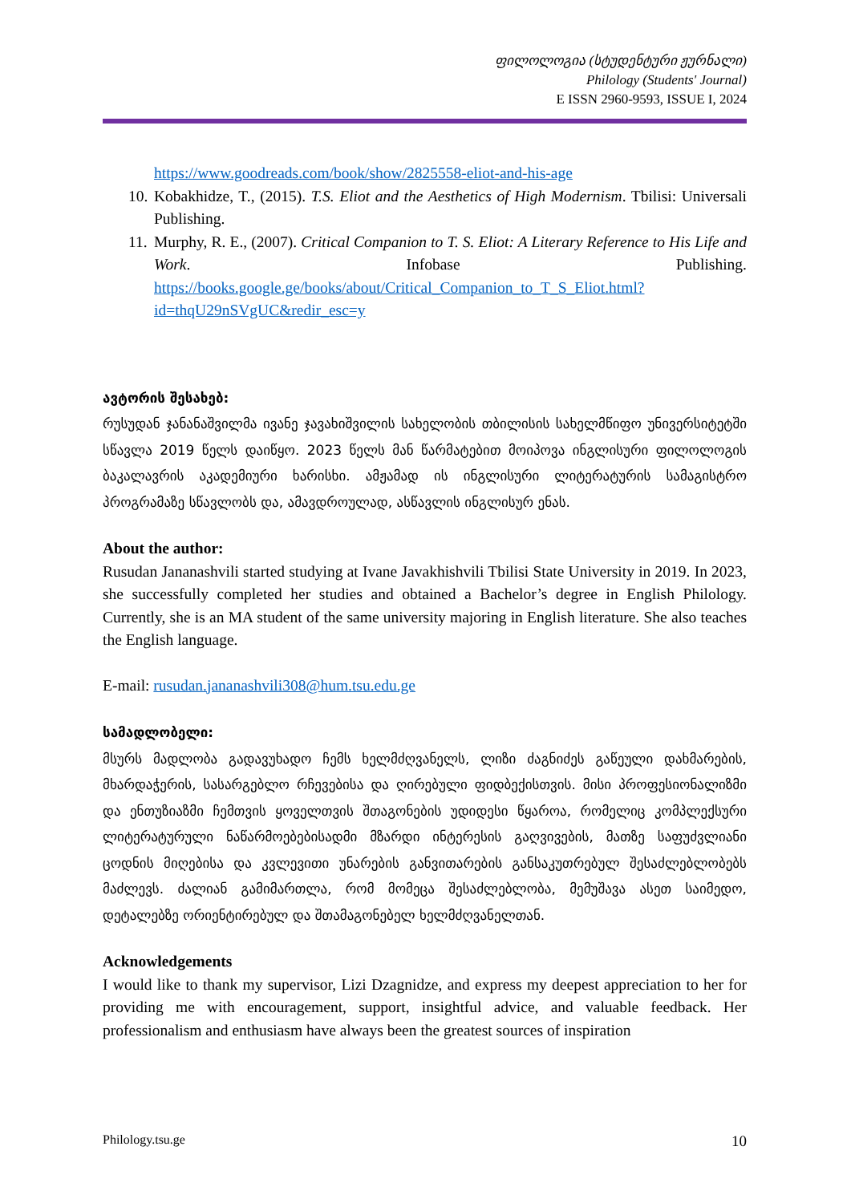ფილოლოგია (სტუდენტური ჟურნალი)
Philology (Students' Journal)
E ISSN 2960-9593, ISSUE I, 2024
https://www.goodreads.com/book/show/2825558-eliot-and-his-age
10.
Kobakhidze, T., (2015). T.S. Eliot and the Aesthetics of High Modernism. Tbilisi: Universali Publishing.
11.
Murphy, R. E., (2007). Critical Companion to T. S. Eliot: A Literary Reference to His Life and Work. Infobase Publishing. https://books.google.ge/books/about/Critical_Companion_to_T_S_Eliot.html?id=thqU29nSVgUC&redir_esc=y
ავტორის შესახებ:
რუსუდან ჯანანაშვილმა ივანე ჯავახიშვილის სახელობის თბილისის სახელმწიფო უნივერსიტეტში სწავლა 2019 წელს დაიწყო. 2023 წელს მან წარმატებით მოიპოვა ინგლისური ფილოლოგის ბაკალავრის აკადემიური ხარისხი. ამჟამად ის ინგლისური ლიტერატურის სამაგისტრო პროგრამაზე სწავლობს და, ამავდროულად, ასწავლის ინგლისურ ენას.
About the author:
Rusudan Jananashvili started studying at Ivane Javakhishvili Tbilisi State University in 2019. In 2023, she successfully completed her studies and obtained a Bachelor’s degree in English Philology. Currently, she is an MA student of the same university majoring in English literature. She also teaches the English language.
E-mail: rusudan.jananashvili308@hum.tsu.edu.ge
სამადლობელი:
მსურს მადლობა გადავუხადო ჩემს ხელმძღვანელს, ლიზი ძაგნიძეს გაწეული დახმარების, მხარდაჭერის, სასარგებლო რჩევებისა და ღირებული ფიდბექისთვის. მისი პროფესიონალიზმი და ენთუზიაზმი ჩემთვის ყოველთვის შთაგონების უდიდესი წყაროა, რომელიც კომპლექსური ლიტერატურული ნაწარმოებებისადმი მზარდი ინტერესის გაღვივების, მათზე საფუძვლიანი ცოდნის მიღებისა და კვლევითი უნარების განვითარების განსაკუთრებულ შესაძლებლობებს მაძლევს. ძალიან გამიმართლა, რომ მომეცა შესაძლებლობა, მემუშავა ასეთ საიმედო, დეტალებზე ორიენტირებულ და შთამაგონებელ ხელმძღვანელთან.
Acknowledgements
I would like to thank my supervisor, Lizi Dzagnidze, and express my deepest appreciation to her for providing me with encouragement, support, insightful advice, and valuable feedback. Her professionalism and enthusiasm have always been the greatest sources of inspiration
Philology.tsu.ge 10